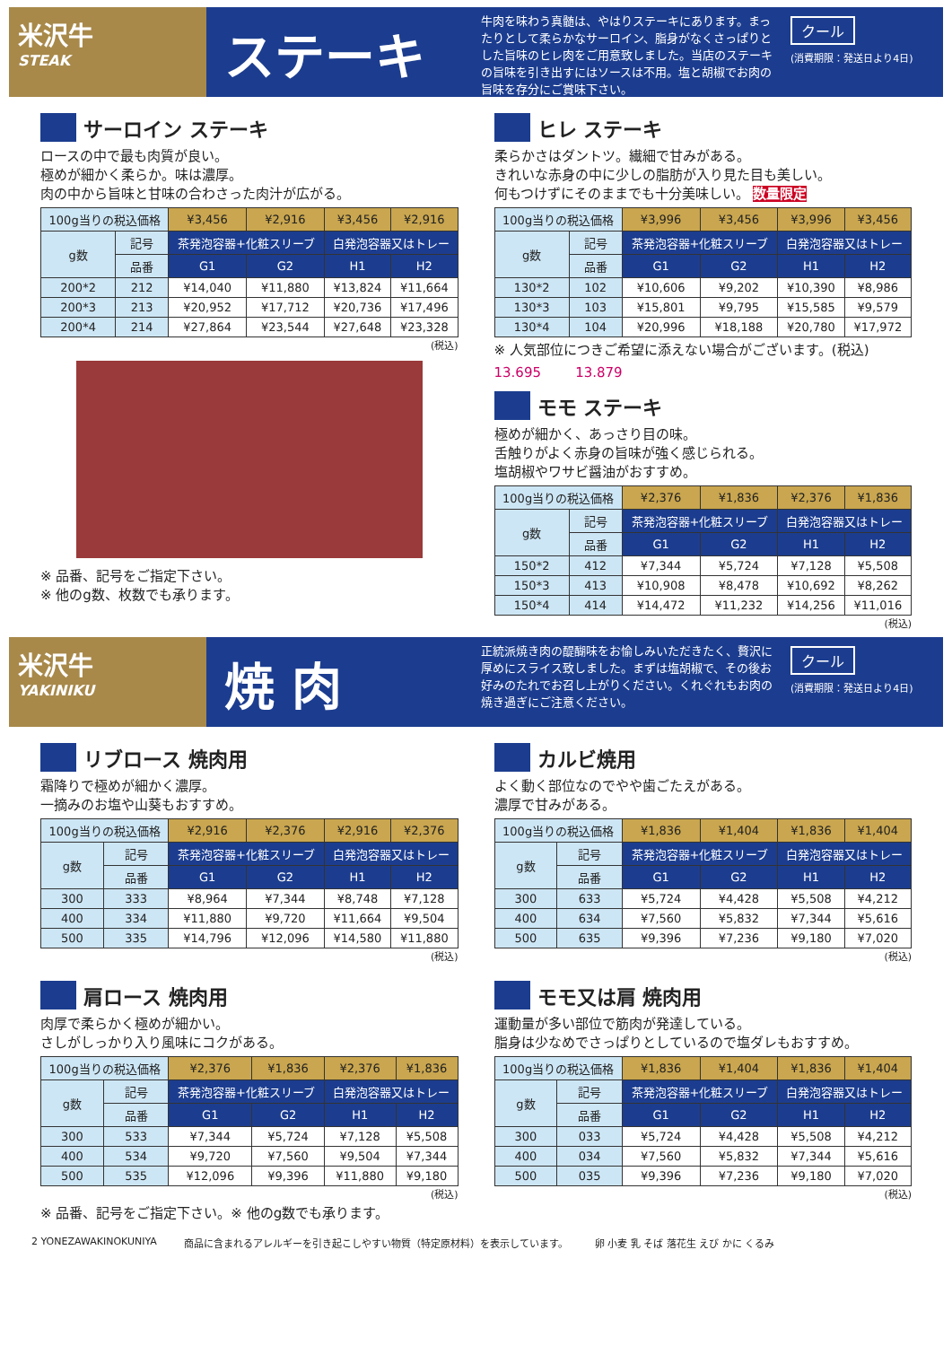米沢牛
STEAK
ステーキ
牛肉を味わう真髄は、やはりステーキにあります。まったりとして柔らかなサーロイン、脂身がなくさっぱりとした旨味のヒレ肉をご用意致しました。当店のステーキの旨味を引き出すにはソースは不用。塩と胡椒でお肉の旨味を存分にご賞味下さい。
クール
(消費期限：発送日より4日)
サーロイン ステーキ
ロースの中で最も肉質が良い。
極めが細かく柔らか。味は濃厚。
肉の中から旨味と甘味の合わさった肉汁が広がる。
| 100g当りの税込価格 | | ¥3,456 | ¥2,916 | ¥3,456 | ¥2,916 |
| g数 | 記号 | 茶発泡容器+化粧スリーブ | | 白発泡容器又はトレー | |
| | 品番 | G1 | G2 | H1 | H2 |
| 200*2 | 212 | ¥14,040 | ¥11,880 | ¥13,824 | ¥11,664 |
| 200*3 | 213 | ¥20,952 | ¥17,712 | ¥20,736 | ¥17,496 |
| 200*4 | 214 | ¥27,864 | ¥23,544 | ¥27,648 | ¥23,328 |
(税込)
※ 品番、記号をご指定下さい。
※ 他のg数、枚数でも承ります。
ヒレ ステーキ
柔らかさはダントツ。繊細で甘みがある。
きれいな赤身の中に少しの脂肪が入り見た目も美しい。
何もつけずにそのままでも十分美味しい。 数量限定
| 100g当りの税込価格 | | ¥3,996 | ¥3,456 | ¥3,996 | ¥3,456 |
| g数 | 記号 | 茶発泡容器+化粧スリーブ | | 白発泡容器又はトレー | |
| | 品番 | G1 | G2 | H1 | H2 |
| 130*2 | 102 | ¥10,606 | ¥9,202 | ¥10,390 | ¥8,986 |
| 130*3 | 103 | ¥15,801 | ¥9,795 | ¥15,585 | ¥9,579 |
| 130*4 | 104 | ¥20,996 | ¥18,188 | ¥20,780 | ¥17,972 |
※ 人気部位につきご希望に添えない場合がございます。(税込)
13.695 13.879
モモ ステーキ
極めが細かく、あっさり目の味。
舌触りがよく赤身の旨味が強く感じられる。
塩胡椒やワサビ醤油がおすすめ。
| 100g当りの税込価格 | | ¥2,376 | ¥1,836 | ¥2,376 | ¥1,836 |
| g数 | 記号 | 茶発泡容器+化粧スリーブ | | 白発泡容器又はトレー | |
| | 品番 | G1 | G2 | H1 | H2 |
| 150*2 | 412 | ¥7,344 | ¥5,724 | ¥7,128 | ¥5,508 |
| 150*3 | 413 | ¥10,908 | ¥8,478 | ¥10,692 | ¥8,262 |
| 150*4 | 414 | ¥14,472 | ¥11,232 | ¥14,256 | ¥11,016 |
(税込)
米沢牛
YAKINIKU
焼 肉
正統派焼き肉の醍醐味をお愉しみいただきたく、贅沢に厚めにスライス致しました。まずは塩胡椒で、その後お好みのたれでお召し上がりください。くれぐれもお肉の焼き過ぎにご注意ください。
クール
(消費期限：発送日より4日)
リブロース 焼肉用
霜降りで極めが細かく濃厚。
一摘みのお塩や山葵もおすすめ。
| 100g当りの税込価格 | | ¥2,916 | ¥2,376 | ¥2,916 | ¥2,376 |
| g数 | 記号 | 茶発泡容器+化粧スリーブ | | 白発泡容器又はトレー | |
| | 品番 | G1 | G2 | H1 | H2 |
| 300 | 333 | ¥8,964 | ¥7,344 | ¥8,748 | ¥7,128 |
| 400 | 334 | ¥11,880 | ¥9,720 | ¥11,664 | ¥9,504 |
| 500 | 335 | ¥14,796 | ¥12,096 | ¥14,580 | ¥11,880 |
(税込)
カルビ焼用
よく動く部位なのでやや歯ごたえがある。
濃厚で甘みがある。
| 100g当りの税込価格 | | ¥1,836 | ¥1,404 | ¥1,836 | ¥1,404 |
| g数 | 記号 | 茶発泡容器+化粧スリーブ | | 白発泡容器又はトレー | |
| | 品番 | G1 | G2 | H1 | H2 |
| 300 | 633 | ¥5,724 | ¥4,428 | ¥5,508 | ¥4,212 |
| 400 | 634 | ¥7,560 | ¥5,832 | ¥7,344 | ¥5,616 |
| 500 | 635 | ¥9,396 | ¥7,236 | ¥9,180 | ¥7,020 |
(税込)
肩ロース 焼肉用
肉厚で柔らかく極めが細かい。
さしがしっかり入り風味にコクがある。
| 100g当りの税込価格 | | ¥2,376 | ¥1,836 | ¥2,376 | ¥1,836 |
| g数 | 記号 | 茶発泡容器+化粧スリーブ | | 白発泡容器又はトレー | |
| | 品番 | G1 | G2 | H1 | H2 |
| 300 | 533 | ¥7,344 | ¥5,724 | ¥7,128 | ¥5,508 |
| 400 | 534 | ¥9,720 | ¥7,560 | ¥9,504 | ¥7,344 |
| 500 | 535 | ¥12,096 | ¥9,396 | ¥11,880 | ¥9,180 |
(税込)
※ 品番、記号をご指定下さい。※ 他のg数でも承ります。
モモ又は肩 焼肉用
運動量が多い部位で筋肉が発達している。
脂身は少なめでさっぱりとしているので塩ダレもおすすめ。
| 100g当りの税込価格 | | ¥1,836 | ¥1,404 | ¥1,836 | ¥1,404 |
| g数 | 記号 | 茶発泡容器+化粧スリーブ | | 白発泡容器又はトレー | |
| | 品番 | G1 | G2 | H1 | H2 |
| 300 | 033 | ¥5,724 | ¥4,428 | ¥5,508 | ¥4,212 |
| 400 | 034 | ¥7,560 | ¥5,832 | ¥7,344 | ¥5,616 |
| 500 | 035 | ¥9,396 | ¥7,236 | ¥9,180 | ¥7,020 |
(税込)
2 YONEZAWAKINOKUNIYA 商品に含まれるアレルギーを引き起こしやすい物質（特定原材料）を表示しています。 卵 小麦 乳 そば 落花生 えび かに くるみ